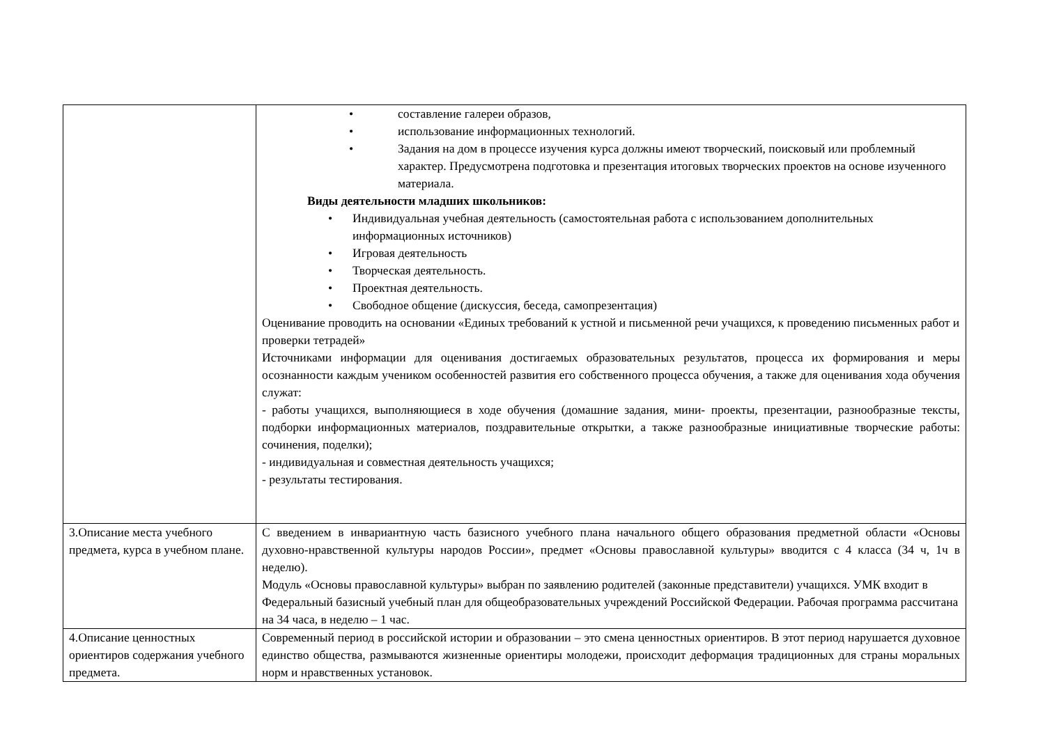| | • составление галереи образов, • использование информационных технологий. • Задания на дом в процессе изучения курса должны имеют творческий, поисковый или проблемный характер. Предусмотрена подготовка и презентация итоговых творческих проектов на основе изученного материала. Виды деятельности младших школьников: • Индивидуальная учебная деятельность (самостоятельная работа с использованием дополнительных информационных источников) • Игровая деятельность • Творческая деятельность. • Проектная деятельность. • Свободное общение (дискуссия, беседа, самопрезентация) Оценивание проводить на основании «Единых требований к устной и письменной речи учащихся, к проведению письменных работ и проверки тетрадей» Источниками информации для оценивания достигаемых образовательных результатов, процесса их формирования и меры осознанности каждым учеником особенностей развития его собственного процесса обучения, а также для оценивания хода обучения служат: - работы учащихся, выполняющиеся в ходе обучения (домашние задания, мини- проекты, презентации, разнообразные тексты, подборки информационных материалов, поздравительные открытки, а также разнообразные инициативные творческие работы: сочинения, поделки); - индивидуальная и совместная деятельность учащихся; - результаты тестирования. |
| 3.Описание места учебного предмета, курса в учебном плане. | С введением в инвариантную часть базисного учебного плана начального общего образования предметной области «Основы духовно-нравственной культуры народов России», предмет «Основы православной культуры» вводится с 4 класса (34 ч, 1ч в неделю). Модуль «Основы православной культуры» выбран по заявлению родителей (законные представители) учащихся. УМК входит в Федеральный базисный учебный план для общеобразовательных учреждений Российской Федерации. Рабочая программа рассчитана на 34 часа, в неделю – 1 час. |
| 4.Описание ценностных ориентиров содержания учебного предмета. | Современный период в российской истории и образовании – это смена ценностных ориентиров. В этот период нарушается духовное единство общества, размываются жизненные ориентиры молодежи, происходит деформация традиционных для страны моральных норм и нравственных установок. |